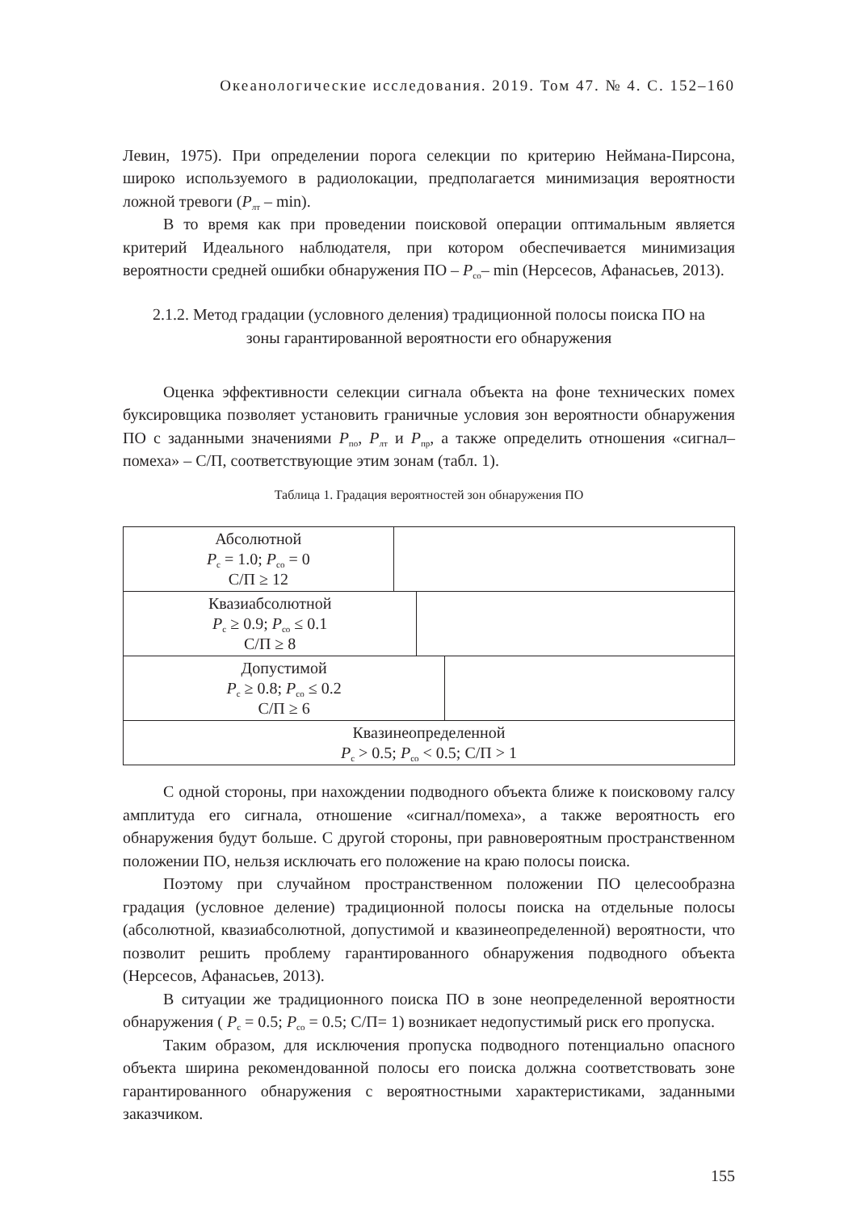Океанологические исследования. 2019. Том 47. № 4. С. 152–160
Левин, 1975). При определении порога селекции по критерию Неймана-Пирсона, широко используемого в радиолокации, предполагается минимизация вероятности ложной тревоги (P<sub>лт</sub> – min).
В то время как при проведении поисковой операции оптимальным является критерий Идеального наблюдателя, при котором обеспечивается минимизация вероятности средней ошибки обнаружения ПО – P<sub>со</sub>– min (Нерсесов, Афанасьев, 2013).
2.1.2. Метод градации (условного деления) традиционной полосы поиска ПО на
зоны гарантированной вероятности его обнаружения
Оценка эффективности селекции сигнала объекта на фоне технических помех буксировщика позволяет установить граничные условия зон вероятности обнаружения ПО с заданными значениями P<sub>по</sub>, P<sub>лт</sub> и P<sub>пр</sub>, а также определить отношения «сигнал–помеха» – С/П, соответствующие этим зонам (табл. 1).
Таблица 1. Градация вероятностей зон обнаружения ПО
| Абсолютной P<sub>с</sub> = 1.0; P<sub>со</sub> = 0 С/П ≥ 12 | | | |
| Квазиабсолютной P<sub>с</sub> ≥ 0.9; P<sub>со</sub> ≤ 0.1 С/П ≥ 8 | | | |
| Допустимой P<sub>с</sub> ≥ 0.8; P<sub>со</sub> ≤ 0.2 С/П ≥ 6 | | | |
| Квазинеопределенной P<sub>с</sub> > 0.5; P<sub>со</sub> < 0.5; С/П > 1 | | | |
С одной стороны, при нахождении подводного объекта ближе к поисковому галсу амплитуда его сигнала, отношение «сигнал/помеха», а также вероятность его обнаружения будут больше. С другой стороны, при равновероятным пространственном положении ПО, нельзя исключать его положение на краю полосы поиска.
Поэтому при случайном пространственном положении ПО целесообразна градация (условное деление) традиционной полосы поиска на отдельные полосы (абсолютной, квазиабсолютной, допустимой и квазинеопределенной) вероятности, что позволит решить проблему гарантированного обнаружения подводного объекта (Нерсесов, Афанасьев, 2013).
В ситуации же традиционного поиска ПО в зоне неопределенной вероятности обнаружения ( P<sub>с</sub> = 0.5; P<sub>со</sub> = 0.5; С/П= 1) возникает недопустимый риск его пропуска.
Таким образом, для исключения пропуска подводного потенциально опасного объекта ширина рекомендованной полосы его поиска должна соответствовать зоне гарантированного обнаружения с вероятностными характеристиками, заданными заказчиком.
155